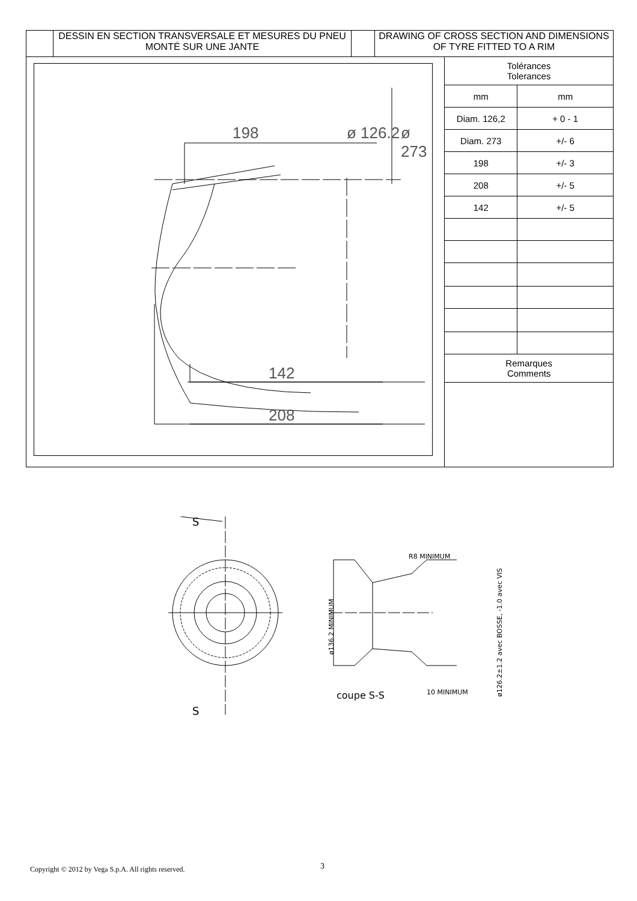DESSIN EN SECTION TRANSVERSALE ET MESURES DU PNEU MONTÉ SUR UNE JANTE
DRAWING OF CROSS SECTION AND DIMENSIONS OF TYRE FITTED TO A RIM
198 ø 126.2 ø 273
142
208
| Tolérances Tolerances | |
| mm | mm |
| Diam. 126,2 | + 0 - 1 |
| Diam. 273 | +/- 6 |
| 198 | +/- 3 |
| 208 | +/- 5 |
| 142 | +/- 5 |
| Remarques Comments | |
S
S
R8 MINIMUM
coupe S-S
10 MINIMUM
ø136.2 MINIMUM
ø126.2±1.2 avec BOSSE, -1.0 avec VIS
Copyright © 2012 by Vega S.p.A. All rights reserved.
3